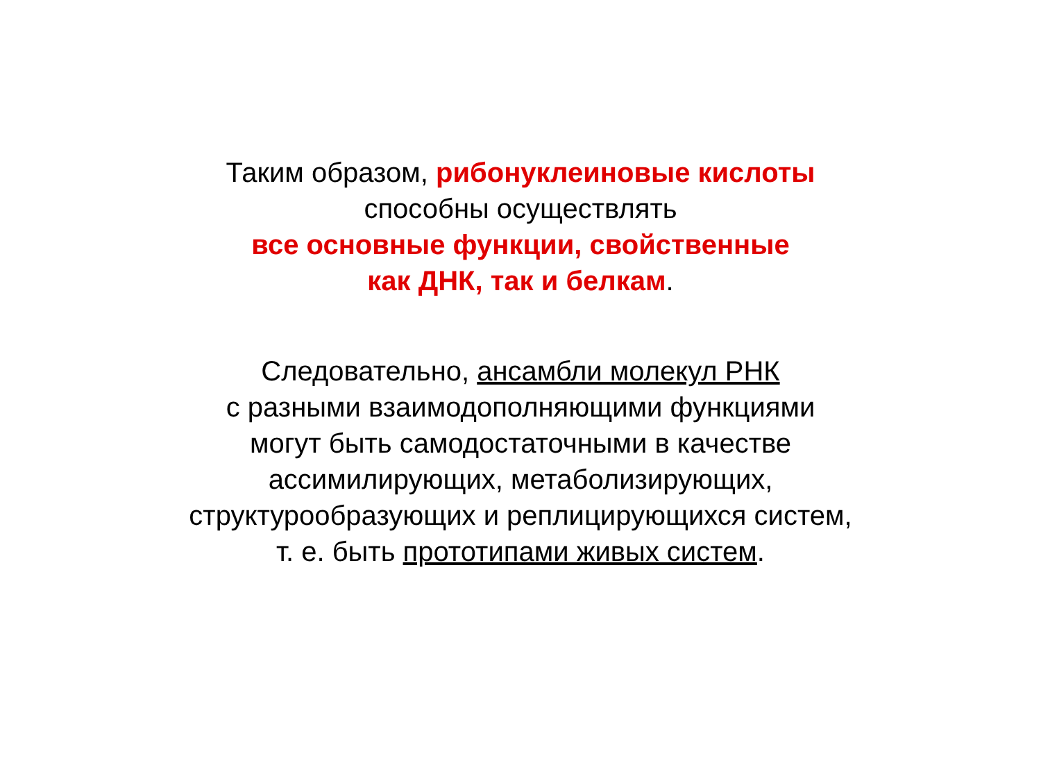Таким образом, рибонуклеиновые кислоты
способны осуществлять
все основные функции, свойственные
как ДНК, так и белкам.
Следовательно, ансамбли молекул РНК
с разными взаимодополняющими функциями
могут быть самодостаточными в качестве
ассимилирующих, метаболизирующих,
структурообразующих и реплицирующихся систем,
т. е. быть прототипами живых систем.